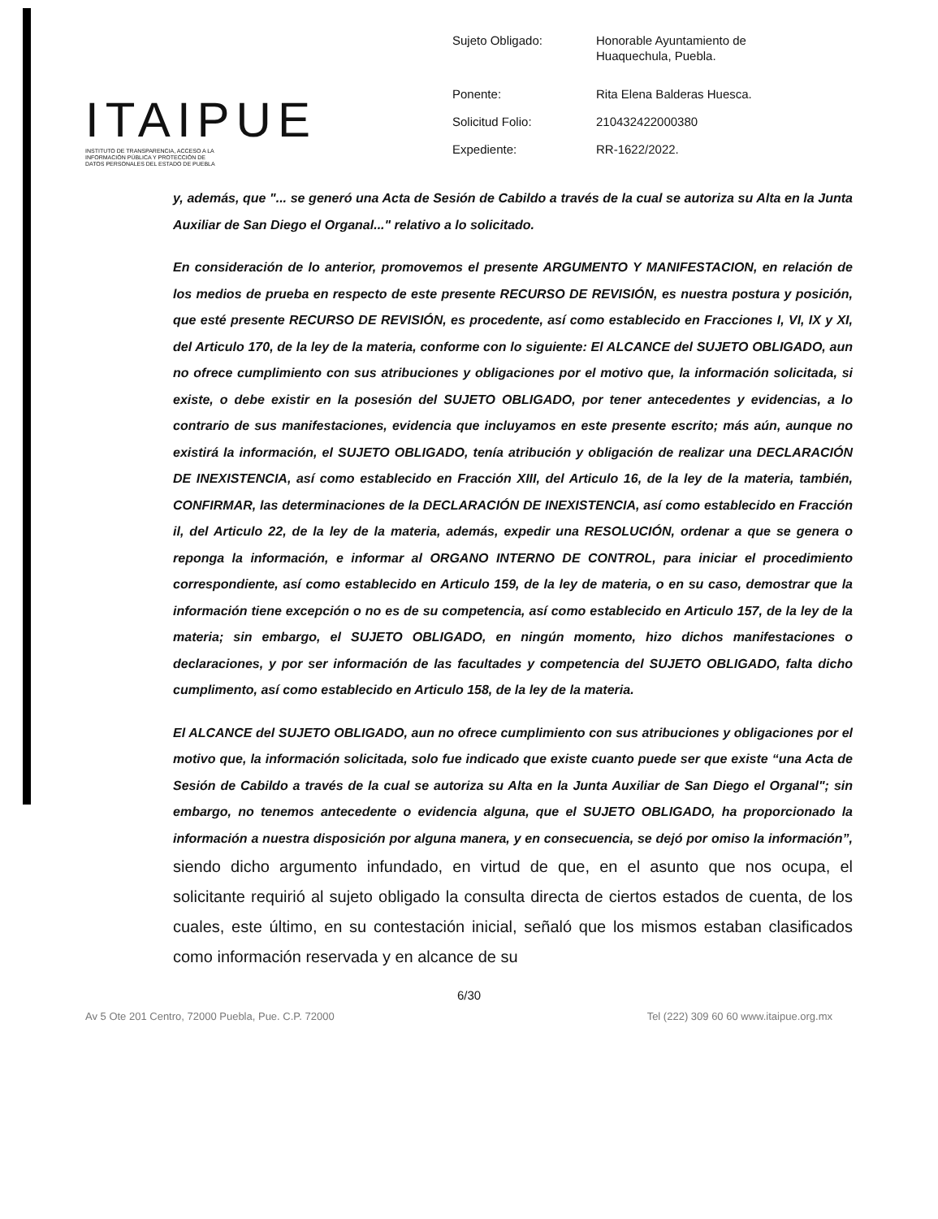ITAIPUE
INSTITUTO DE TRANSPARENCIA, ACCESO A LA
INFORMACIÓN PÚBLICA Y PROTECCIÓN DE
DATOS PERSONALES DEL ESTADO DE PUEBLA
| Sujeto Obligado: | Honorable Ayuntamiento de Huaquechula, Puebla. |
| Ponente: | Rita Elena Balderas Huesca. |
| Solicitud Folio: | 210432422000380 |
| Expediente: | RR-1622/2022. |
y, además, que "... se generó una Acta de Sesión de Cabildo a través de la cual se autoriza su Alta en la Junta Auxiliar de San Diego el Organal..." relativo a lo solicitado.
En consideración de lo anterior, promovemos el presente ARGUMENTO Y MANIFESTACION, en relación de los medios de prueba en respecto de este presente RECURSO DE REVISIÓN, es nuestra postura y posición, que esté presente RECURSO DE REVISIÓN, es procedente, así como establecido en Fracciones I, VI, IX y XI, del Articulo 170, de la ley de la materia, conforme con lo siguiente: El ALCANCE del SUJETO OBLIGADO, aun no ofrece cumplimiento con sus atribuciones y obligaciones por el motivo que, la información solicitada, si existe, o debe existir en la posesión del SUJETO OBLIGADO, por tener antecedentes y evidencias, a lo contrario de sus manifestaciones, evidencia que incluyamos en este presente escrito; más aún, aunque no existirá la información, el SUJETO OBLIGADO, tenía atribución y obligación de realizar una DECLARACIÓN DE INEXISTENCIA, así como establecido en Fracción XIII, del Articulo 16, de la ley de la materia, también, CONFIRMAR, las determinaciones de la DECLARACIÓN DE INEXISTENCIA, así como establecido en Fracción il, del Articulo 22, de la ley de la materia, además, expedir una RESOLUCIÓN, ordenar a que se genera o reponga la información, e informar al ORGANO INTERNO DE CONTROL, para iniciar el procedimiento correspondiente, así como establecido en Articulo 159, de la ley de materia, o en su caso, demostrar que la información tiene excepción o no es de su competencia, así como establecido en Articulo 157, de la ley de la materia; sin embargo, el SUJETO OBLIGADO, en ningún momento, hizo dichos manifestaciones o declaraciones, y por ser información de las facultades y competencia del SUJETO OBLIGADO, falta dicho cumplimento, así como establecido en Articulo 158, de la ley de la materia.
El ALCANCE del SUJETO OBLIGADO, aun no ofrece cumplimiento con sus atribuciones y obligaciones por el motivo que, la información solicitada, solo fue indicado que existe cuanto puede ser que existe “una Acta de Sesión de Cabildo a través de la cual se autoriza su Alta en la Junta Auxiliar de San Diego el Organal"; sin embargo, no tenemos antecedente o evidencia alguna, que el SUJETO OBLIGADO, ha proporcionado la información a nuestra disposición por alguna manera, y en consecuencia, se dejó por omiso la información”, siendo dicho argumento infundado, en virtud de que, en el asunto que nos ocupa, el solicitante requirió al sujeto obligado la consulta directa de ciertos estados de cuenta, de los cuales, este último, en su contestación inicial, señaló que los mismos estaban clasificados como información reservada y en alcance de su
6/30
Av 5 Ote 201 Centro, 72000 Puebla, Pue. C.P. 72000 Tel (222) 309 60 60 www.itaipue.org.mx